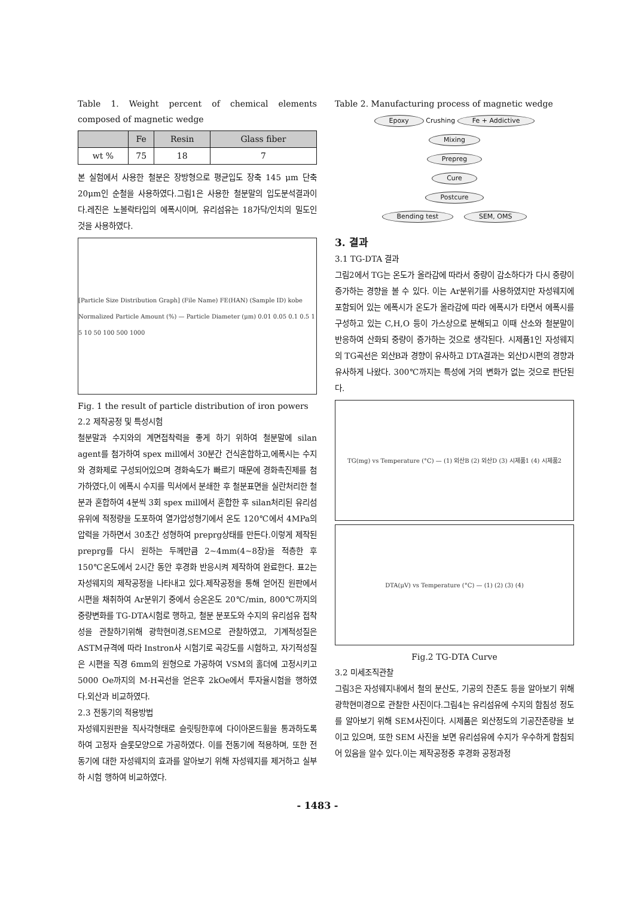Table 1. Weight percent of chemical elements composed of magnetic wedge
| | Fe | Resin | Glass fiber |
| --- | --- | --- | --- |
| wt % | 75 | 18 | 7 |
본 실험에서 사용한 철분은 장방형으로 평균입도 장축 145 μm 단축 20μm인 순철을 사용하였다.그림1은 사용한 철분말의 입도분석결과이다.레진은 노볼락타입의 에폭시이며, 유리섬유는 18가닥/인치의 밀도인 것을 사용하였다.
[Particle Size Distribution Graph] (File Name) FE(HAN) (Sample ID) kobe
Normalized Particle Amount (%) — Particle Diameter (μm) 0.01 0.05 0.1 0.5 1 5 10 50 100 500 1000
Fig. 1 the result of particle distribution of iron powers
2.2 제작공정 및 특성시험
철분말과 수지와의 계면접착력을 좋게 하기 위하여 철분말에 silan agent를 첨가하여 spex mill에서 30분간 건식혼합하고,에폭시는 수지와 경화제로 구성되어있으며 경화속도가 빠르기 때문에 경화촉진제를 첨가하였다,이 에폭시 수지를 믹서에서 분쇄한 후 철분표면을 실란처리한 철분과 혼합하여 4분씩 3회 spex mill에서 혼합한 후 silan처리된 유리섬유위에 적정량을 도포하여 열가압성형기에서 온도 120℃에서 4MPa의 압력을 가하면서 30초간 성형하여 preprg상태를 만든다.이렇게 제작된 preprg를 다시 원하는 두께만큼 2~4mm(4~8장)을 적층한 후 150℃온도에서 2시간 동안 후경화 반응시켜 제작하여 완료한다. 표2는 자성웨지의 제작공정을 나타내고 있다.제작공정을 통해 얻어진 원판에서 시편을 채취하여 Ar분위기 중에서 승온온도 20℃/min, 800℃까지의 중량변화를 TG-DTA시험로 행하고, 철분 분포도와 수지의 유리섬유 접착성을 관찰하기위해 광학현미경,SEM으로 관찰하였고, 기계적성질은 ASTM규격에 따라 Instron사 시험기로 곡강도를 시험하고, 자기적성질은 시편을 직경 6mm의 원형으로 가공하여 VSM의 홀더에 고정시키고 5000 Oe까지의 M-H곡선을 얻은후 2kOe에서 투자율시험을 행하였다.외산과 비교하였다.
2.3 전동기의 적용방법
자성웨지원판을 직사각형태로 슬릿팅한후에 다이아몬드휠을 통과하도록 하여 고정자 슬롯모양으로 가공하였다. 이를 전동기에 적용하며, 또한 전동기에 대한 자성웨지의 효과를 알아보기 위해 자성웨지를 제거하고 실부하 시험 행하여 비교하였다.
Table 2. Manufacturing process of magnetic wedge
Epoxy Crushing Fe + Addictive
Mixing
Prepreg
Cure
Postcure
Bending test SEM, OMS
3. 결과
3.1 TG-DTA 결과
그림2에서 TG는 온도가 올라감에 따라서 중량이 감소하다가 다시 중량이 증가하는 경향을 볼 수 있다. 이는 Ar분위기를 사용하였지만 자성웨지에 포함되어 있는 에폭시가 온도가 올라감에 따라 에폭시가 타면서 에폭시를 구성하고 있는 C,H,O 등이 가스상으로 분해되고 이때 산소와 철분말이 반응하여 산화되 중량이 증가하는 것으로 생각된다. 시제품1인 자성웨지의 TG곡선은 외산B과 경향이 유사하고 DTA결과는 외산D시편의 경향과 유사하게 나왔다. 300℃까지는 특성에 거의 변화가 없는 것으로 판단된다.
TG(mg) vs Temperature (°C) — (1) 외산B (2) 외산D (3) 시제품1 (4) 시제품2
DTA(μV) vs Temperature (°C) — (1) (2) (3) (4)
Fig.2 TG-DTA Curve
3.2 미세조직관찰
그림3은 자성웨지내에서 철의 분산도, 기공의 잔존도 등을 알아보기 위해 광학현미경으로 관찰한 사진이다.그림4는 유리섬유에 수지의 함침성 정도를 알아보기 위해 SEM사진이다. 시제품은 외산정도의 기공잔존량을 보이고 있으며, 또한 SEM 사진을 보면 유리섬유에 수지가 우수하게 함침되어 있음을 알수 있다.이는 제작공정중 후경화 공정과정
- 1483 -